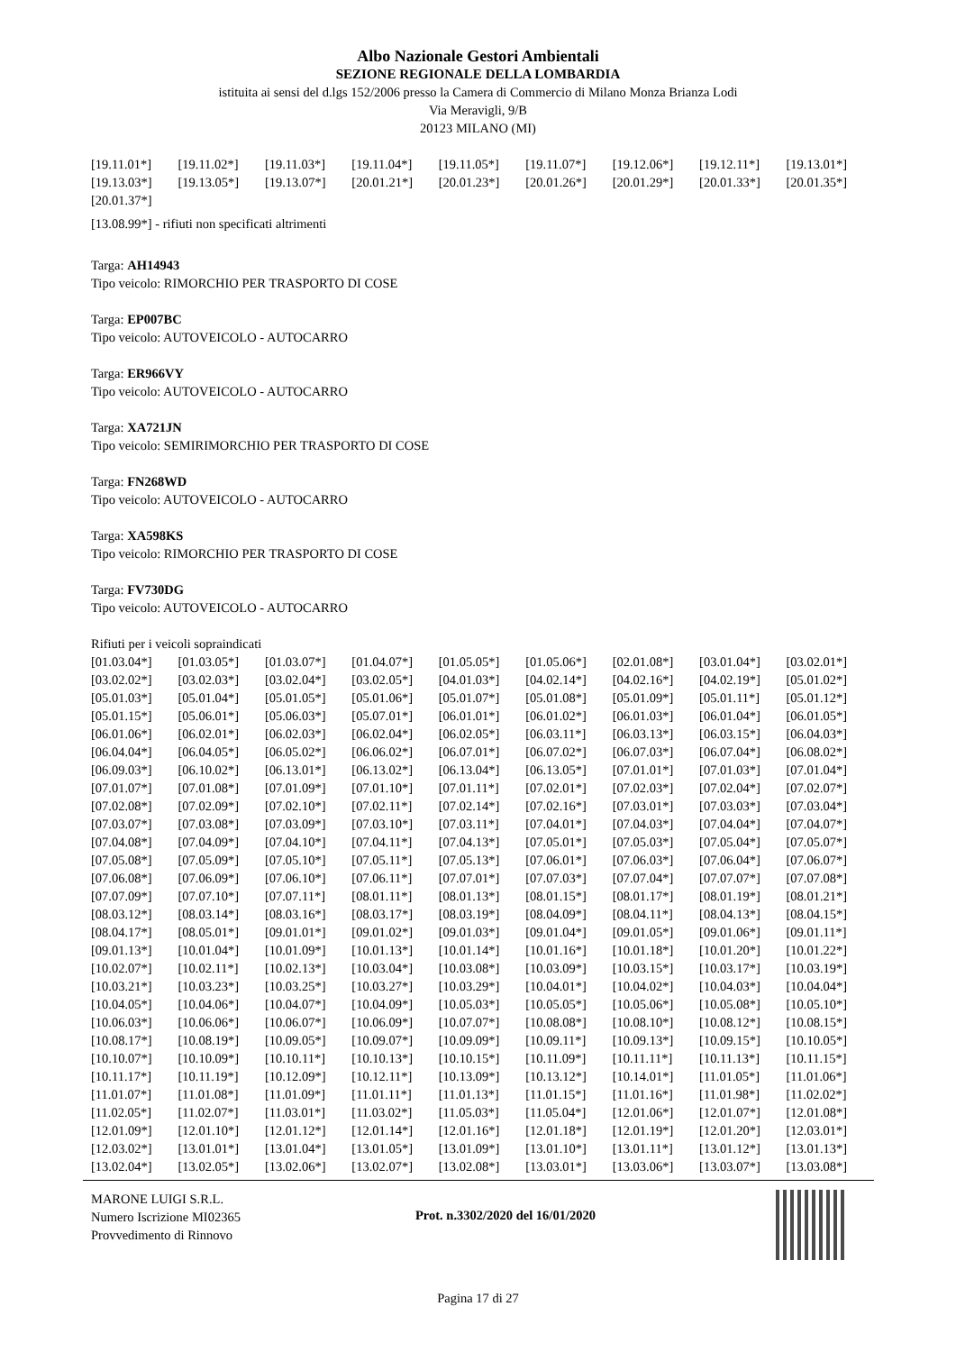Albo Nazionale Gestori Ambientali
SEZIONE REGIONALE DELLA LOMBARDIA
istituita ai sensi del d.lgs 152/2006 presso la Camera di Commercio di Milano Monza Brianza Lodi
Via Meravigli, 9/B
20123 MILANO (MI)
| [19.11.01*] | [19.11.02*] | [19.11.03*] | [19.11.04*] | [19.11.05*] | [19.11.07*] | [19.12.06*] | [19.12.11*] | [19.13.01*] |
| [19.13.03*] | [19.13.05*] | [19.13.07*] | [20.01.21*] | [20.01.23*] | [20.01.26*] | [20.01.29*] | [20.01.33*] | [20.01.35*] |
| [20.01.37*] | | | | | | | | |
[13.08.99*] - rifiuti non specificati altrimenti
Targa: AH14943
Tipo veicolo: RIMORCHIO PER TRASPORTO DI COSE
Targa: EP007BC
Tipo veicolo: AUTOVEICOLO - AUTOCARRO
Targa: ER966VY
Tipo veicolo: AUTOVEICOLO - AUTOCARRO
Targa: XA721JN
Tipo veicolo: SEMIRIMORCHIO PER TRASPORTO DI COSE
Targa: FN268WD
Tipo veicolo: AUTOVEICOLO - AUTOCARRO
Targa: XA598KS
Tipo veicolo: RIMORCHIO PER TRASPORTO DI COSE
Targa: FV730DG
Tipo veicolo: AUTOVEICOLO - AUTOCARRO
Rifiuti per i veicoli sopraindicati
| [01.03.04*] | [01.03.05*] | [01.03.07*] | [01.04.07*] | [01.05.05*] | [01.05.06*] | [02.01.08*] | [03.01.04*] | [03.02.01*] |
| [03.02.02*] | [03.02.03*] | [03.02.04*] | [03.02.05*] | [04.01.03*] | [04.02.14*] | [04.02.16*] | [04.02.19*] | [05.01.02*] |
| [05.01.03*] | [05.01.04*] | [05.01.05*] | [05.01.06*] | [05.01.07*] | [05.01.08*] | [05.01.09*] | [05.01.11*] | [05.01.12*] |
| [05.01.15*] | [05.06.01*] | [05.06.03*] | [05.07.01*] | [06.01.01*] | [06.01.02*] | [06.01.03*] | [06.01.04*] | [06.01.05*] |
| [06.01.06*] | [06.02.01*] | [06.02.03*] | [06.02.04*] | [06.02.05*] | [06.03.11*] | [06.03.13*] | [06.03.15*] | [06.04.03*] |
| [06.04.04*] | [06.04.05*] | [06.05.02*] | [06.06.02*] | [06.07.01*] | [06.07.02*] | [06.07.03*] | [06.07.04*] | [06.08.02*] |
| [06.09.03*] | [06.10.02*] | [06.13.01*] | [06.13.02*] | [06.13.04*] | [06.13.05*] | [07.01.01*] | [07.01.03*] | [07.01.04*] |
| [07.01.07*] | [07.01.08*] | [07.01.09*] | [07.01.10*] | [07.01.11*] | [07.02.01*] | [07.02.03*] | [07.02.04*] | [07.02.07*] |
| [07.02.08*] | [07.02.09*] | [07.02.10*] | [07.02.11*] | [07.02.14*] | [07.02.16*] | [07.03.01*] | [07.03.03*] | [07.03.04*] |
| [07.03.07*] | [07.03.08*] | [07.03.09*] | [07.03.10*] | [07.03.11*] | [07.04.01*] | [07.04.03*] | [07.04.04*] | [07.04.07*] |
| [07.04.08*] | [07.04.09*] | [07.04.10*] | [07.04.11*] | [07.04.13*] | [07.05.01*] | [07.05.03*] | [07.05.04*] | [07.05.07*] |
| [07.05.08*] | [07.05.09*] | [07.05.10*] | [07.05.11*] | [07.05.13*] | [07.06.01*] | [07.06.03*] | [07.06.04*] | [07.06.07*] |
| [07.06.08*] | [07.06.09*] | [07.06.10*] | [07.06.11*] | [07.07.01*] | [07.07.03*] | [07.07.04*] | [07.07.07*] | [07.07.08*] |
| [07.07.09*] | [07.07.10*] | [07.07.11*] | [08.01.11*] | [08.01.13*] | [08.01.15*] | [08.01.17*] | [08.01.19*] | [08.01.21*] |
| [08.03.12*] | [08.03.14*] | [08.03.16*] | [08.03.17*] | [08.03.19*] | [08.04.09*] | [08.04.11*] | [08.04.13*] | [08.04.15*] |
| [08.04.17*] | [08.05.01*] | [09.01.01*] | [09.01.02*] | [09.01.03*] | [09.01.04*] | [09.01.05*] | [09.01.06*] | [09.01.11*] |
| [09.01.13*] | [10.01.04*] | [10.01.09*] | [10.01.13*] | [10.01.14*] | [10.01.16*] | [10.01.18*] | [10.01.20*] | [10.01.22*] |
| [10.02.07*] | [10.02.11*] | [10.02.13*] | [10.03.04*] | [10.03.08*] | [10.03.09*] | [10.03.15*] | [10.03.17*] | [10.03.19*] |
| [10.03.21*] | [10.03.23*] | [10.03.25*] | [10.03.27*] | [10.03.29*] | [10.04.01*] | [10.04.02*] | [10.04.03*] | [10.04.04*] |
| [10.04.05*] | [10.04.06*] | [10.04.07*] | [10.04.09*] | [10.05.03*] | [10.05.05*] | [10.05.06*] | [10.05.08*] | [10.05.10*] |
| [10.06.03*] | [10.06.06*] | [10.06.07*] | [10.06.09*] | [10.07.07*] | [10.08.08*] | [10.08.10*] | [10.08.12*] | [10.08.15*] |
| [10.08.17*] | [10.08.19*] | [10.09.05*] | [10.09.07*] | [10.09.09*] | [10.09.11*] | [10.09.13*] | [10.09.15*] | [10.10.05*] |
| [10.10.07*] | [10.10.09*] | [10.10.11*] | [10.10.13*] | [10.10.15*] | [10.11.09*] | [10.11.11*] | [10.11.13*] | [10.11.15*] |
| [10.11.17*] | [10.11.19*] | [10.12.09*] | [10.12.11*] | [10.13.09*] | [10.13.12*] | [10.14.01*] | [11.01.05*] | [11.01.06*] |
| [11.01.07*] | [11.01.08*] | [11.01.09*] | [11.01.11*] | [11.01.13*] | [11.01.15*] | [11.01.16*] | [11.01.98*] | [11.02.02*] |
| [11.02.05*] | [11.02.07*] | [11.03.01*] | [11.03.02*] | [11.05.03*] | [11.05.04*] | [12.01.06*] | [12.01.07*] | [12.01.08*] |
| [12.01.09*] | [12.01.10*] | [12.01.12*] | [12.01.14*] | [12.01.16*] | [12.01.18*] | [12.01.19*] | [12.01.20*] | [12.03.01*] |
| [12.03.02*] | [13.01.01*] | [13.01.04*] | [13.01.05*] | [13.01.09*] | [13.01.10*] | [13.01.11*] | [13.01.12*] | [13.01.13*] |
| [13.02.04*] | [13.02.05*] | [13.02.06*] | [13.02.07*] | [13.02.08*] | [13.03.01*] | [13.03.06*] | [13.03.07*] | [13.03.08*] |
MARONE LUIGI S.R.L.
Numero Iscrizione MI02365
Provvedimento di Rinnovo
Prot. n.3302/2020 del 16/01/2020
Pagina 17 di 27